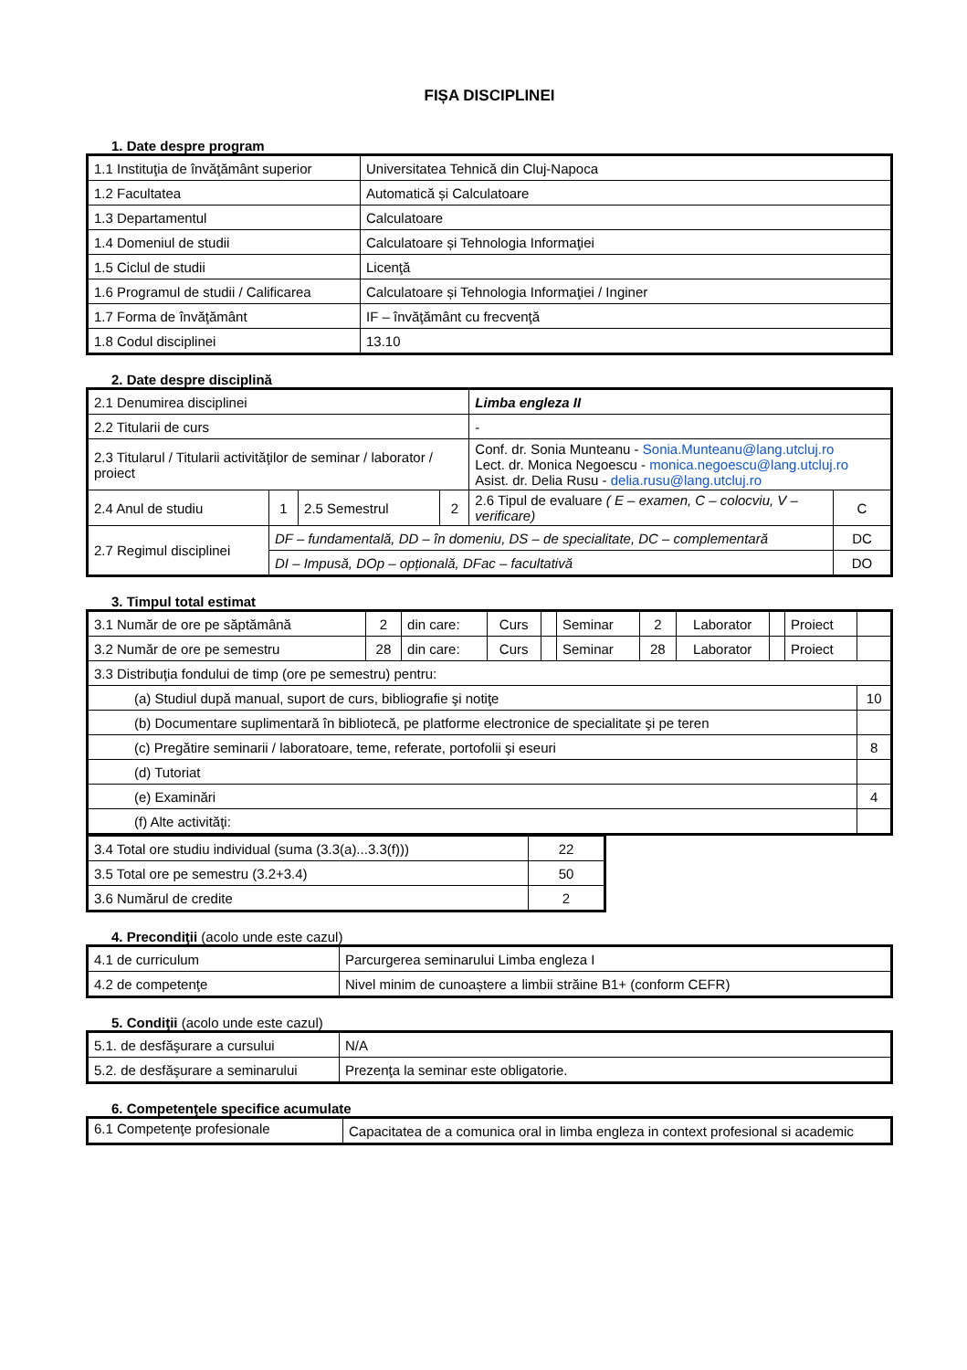FIȘA DISCIPLINEI
1. Date despre program
| 1.1 Instituţia de învăţământ superior | Universitatea Tehnică din Cluj-Napoca |
| 1.2 Facultatea | Automatică și Calculatoare |
| 1.3 Departamentul | Calculatoare |
| 1.4 Domeniul de studii | Calculatoare și Tehnologia Informaţiei |
| 1.5 Ciclul de studii | Licenţă |
| 1.6 Programul de studii / Calificarea | Calculatoare și Tehnologia Informaţiei / Inginer |
| 1.7 Forma de învăţământ | IF – învăţământ cu frecvenţă |
| 1.8 Codul disciplinei | 13.10 |
2. Date despre disciplină
| 2.1 Denumirea disciplinei | | | | Limba engleza II | |
| 2.2 Titularii de curs | | | | - | |
| 2.3 Titularul / Titularii activităţilor de seminar / laborator / proiect | | | | Conf. dr. Sonia Munteanu - Sonia.Munteanu@lang.utcluj.ro Lect. dr. Monica Negoescu - monica.negoescu@lang.utcluj.ro Asist. dr. Delia Rusu - delia.rusu@lang.utcluj.ro | |
| 2.4 Anul de studiu | 1 | 2.5 Semestrul | 2 | 2.6 Tipul de evaluare ( E – examen, C – colocviu, V – verificare) | C |
| 2.7 Regimul disciplinei | DF – fundamentală, DD – în domeniu, DS – de specialitate, DC – complementară | | | | DC |
| | DI – Impusă, DOp – opțională, DFac – facultativă | | | | DO |
3. Timpul total estimat
| 3.1 Număr de ore pe săptămână | 2 | din care: | Curs | | Seminar | 2 | Laborator | | Proiect | |
| 3.2 Număr de ore pe semestru | 28 | din care: | Curs | | Seminar | 28 | Laborator | | Proiect | |
| 3.3 Distribuţia fondului de timp (ore pe semestru) pentru: | | | | | | | | | | |
| (a) Studiul după manual, suport de curs, bibliografie şi notiţe | | | | | | | | | | 10 |
| (b) Documentare suplimentară în bibliotecă, pe platforme electronice de specialitate şi pe teren | | | | | | | | | | |
| (c) Pregătire seminarii / laboratoare, teme, referate, portofolii şi eseuri | | | | | | | | | | 8 |
| (d) Tutoriat | | | | | | | | | | |
| (e) Examinări | | | | | | | | | | 4 |
| (f) Alte activităţi: | | | | | | | | | | |
| 3.4 Total ore studiu individual (suma (3.3(a)...3.3(f))) | 22 |
| 3.5 Total ore pe semestru (3.2+3.4) | 50 |
| 3.6 Numărul de credite | 2 |
4. Precondiţii (acolo unde este cazul)
| 4.1 de curriculum | Parcurgerea seminarului Limba engleza I |
| 4.2 de competenţe | Nivel minim de cunoaștere a limbii străine B1+ (conform CEFR) |
5. Condiţii (acolo unde este cazul)
| 5.1. de desfăşurare a cursului | N/A |
| 5.2. de desfăşurare a seminarului | Prezenţa la seminar este obligatorie. |
6. Competenţele specifice acumulate
| 6.1 Competenţe profesionale | Capacitatea de a comunica oral in limba engleza in context profesional si academic |